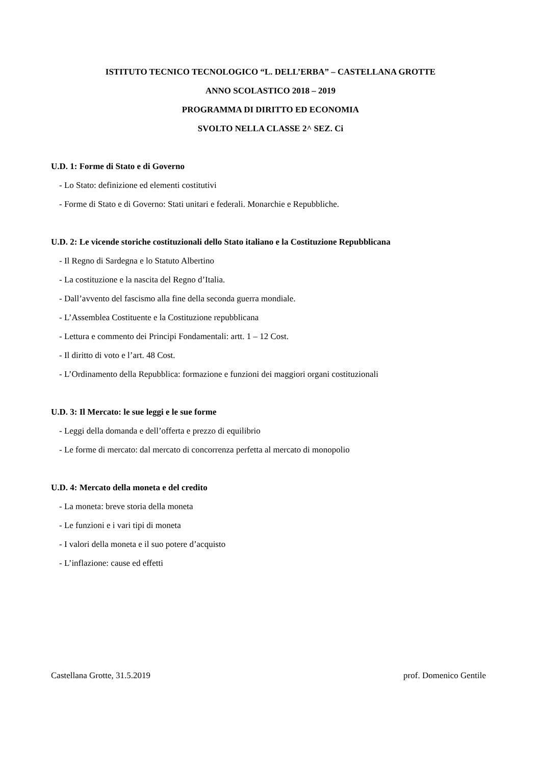ISTITUTO TECNICO TECNOLOGICO “L. DELL’ERBA” – CASTELLANA GROTTE
ANNO SCOLASTICO 2018 – 2019
PROGRAMMA DI DIRITTO ED ECONOMIA
SVOLTO NELLA CLASSE 2^ SEZ. Ci
U.D. 1: Forme di Stato e di Governo
- Lo Stato: definizione ed elementi costitutivi
- Forme di Stato e di Governo: Stati unitari e federali. Monarchie e Repubbliche.
U.D. 2: Le vicende storiche costituzionali dello Stato italiano e la Costituzione Repubblicana
- Il Regno di Sardegna e lo Statuto Albertino
- La costituzione e la nascita del Regno d’Italia.
- Dall’avvento del fascismo alla fine della seconda guerra mondiale.
- L’Assemblea Costituente e la Costituzione repubblicana
- Lettura e commento dei Principi Fondamentali: artt. 1 – 12 Cost.
- Il diritto di voto e l’art. 48 Cost.
- L’Ordinamento della Repubblica: formazione e funzioni dei maggiori organi costituzionali
U.D. 3: Il Mercato: le sue leggi e le sue forme
- Leggi della domanda e dell’offerta e prezzo di equilibrio
- Le forme di mercato: dal mercato di concorrenza perfetta al mercato di monopolio
U.D. 4: Mercato della moneta e del credito
- La moneta: breve storia della moneta
- Le funzioni e i vari tipi di moneta
- I valori della moneta e il suo potere d’acquisto
- L’inflazione: cause ed effetti
Castellana Grotte, 31.5.2019 prof. Domenico Gentile